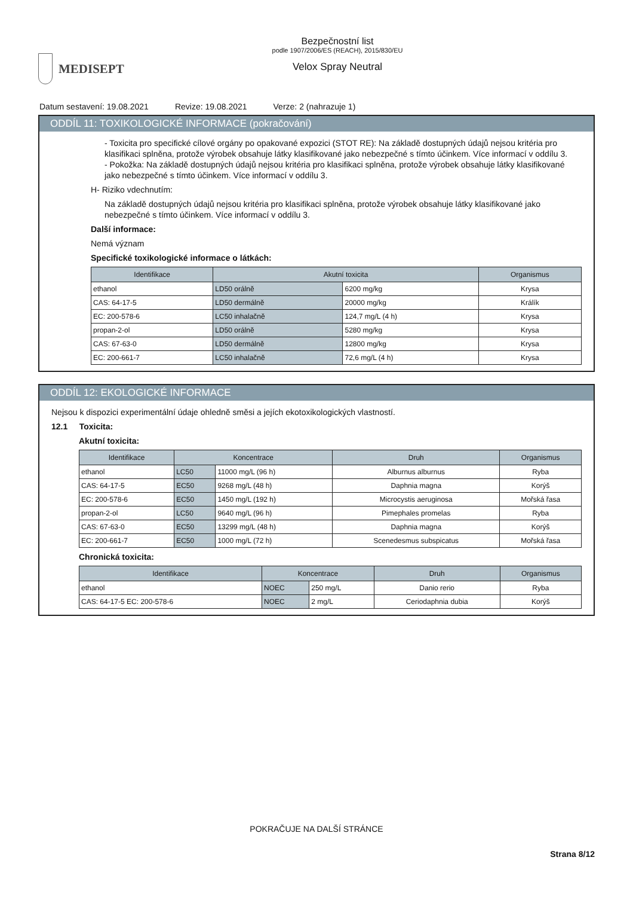MEDISEPT
Bezpečnostní list
podle 1907/2006/ES (REACH), 2015/830/EU
Velox Spray Neutral
Datum sestavení: 19.08.2021 Revize: 19.08.2021 Verze: 2 (nahrazuje 1)
ODDÍL 11: TOXIKOLOGICKÉ INFORMACE (pokračování)
- Toxicita pro specifické cílové orgány po opakované expozici (STOT RE): Na základě dostupných údajů nejsou kritéria pro klasifikaci splněna, protože výrobek obsahuje látky klasifikované jako nebezpečné s tímto účinkem. Více informací v oddílu 3.
- Pokožka: Na základě dostupných údajů nejsou kritéria pro klasifikaci splněna, protože výrobek obsahuje látky klasifikované jako nebezpečné s tímto účinkem. Více informací v oddílu 3.
H- Riziko vdechnutím:
Na základě dostupných údajů nejsou kritéria pro klasifikaci splněna, protože výrobek obsahuje látky klasifikované jako nebezpečné s tímto účinkem. Více informací v oddílu 3.
Další informace:
Nemá význam
Specifické toxikologické informace o látkách:
| Identifikace | Akutní toxicita | | Organismus |
| --- | --- | --- | --- |
| ethanol | LD50 orálně | 6200 mg/kg | Krysa |
| CAS: 64-17-5 | LD50 dermálně | 20000 mg/kg | Králík |
| EC: 200-578-6 | LC50 inhalačně | 124,7 mg/L (4 h) | Krysa |
| propan-2-ol | LD50 orálně | 5280 mg/kg | Krysa |
| CAS: 67-63-0 | LD50 dermálně | 12800 mg/kg | Krysa |
| EC: 200-661-7 | LC50 inhalačně | 72,6 mg/L (4 h) | Krysa |
ODDÍL 12: EKOLOGICKÉ INFORMACE
Nejsou k dispozici experimentální údaje ohledně směsi a jejích ekotoxikologických vlastností.
12.1 Toxicita:
Akutní toxicita:
| Identifikace | Koncentrace | | Druh | Organismus |
| --- | --- | --- | --- | --- |
| ethanol | LC50 | 11000 mg/L (96 h) | Alburnus alburnus | Ryba |
| CAS: 64-17-5 | EC50 | 9268 mg/L (48 h) | Daphnia magna | Korýš |
| EC: 200-578-6 | EC50 | 1450 mg/L (192 h) | Microcystis aeruginosa | Mořská řasa |
| propan-2-ol | LC50 | 9640 mg/L (96 h) | Pimephales promelas | Ryba |
| CAS: 67-63-0 | EC50 | 13299 mg/L (48 h) | Daphnia magna | Korýš |
| EC: 200-661-7 | EC50 | 1000 mg/L (72 h) | Scenedesmus subspicatus | Mořská řasa |
Chronická toxicita:
| Identifikace | Koncentrace | | Druh | Organismus |
| --- | --- | --- | --- | --- |
| ethanol | NOEC | 250 mg/L | Danio rerio | Ryba |
| CAS: 64-17-5 EC: 200-578-6 | NOEC | 2 mg/L | Ceriodaphnia dubia | Korýš |
POKRAČUJE NA DALŠÍ STRÁNCE
Strana 8/12